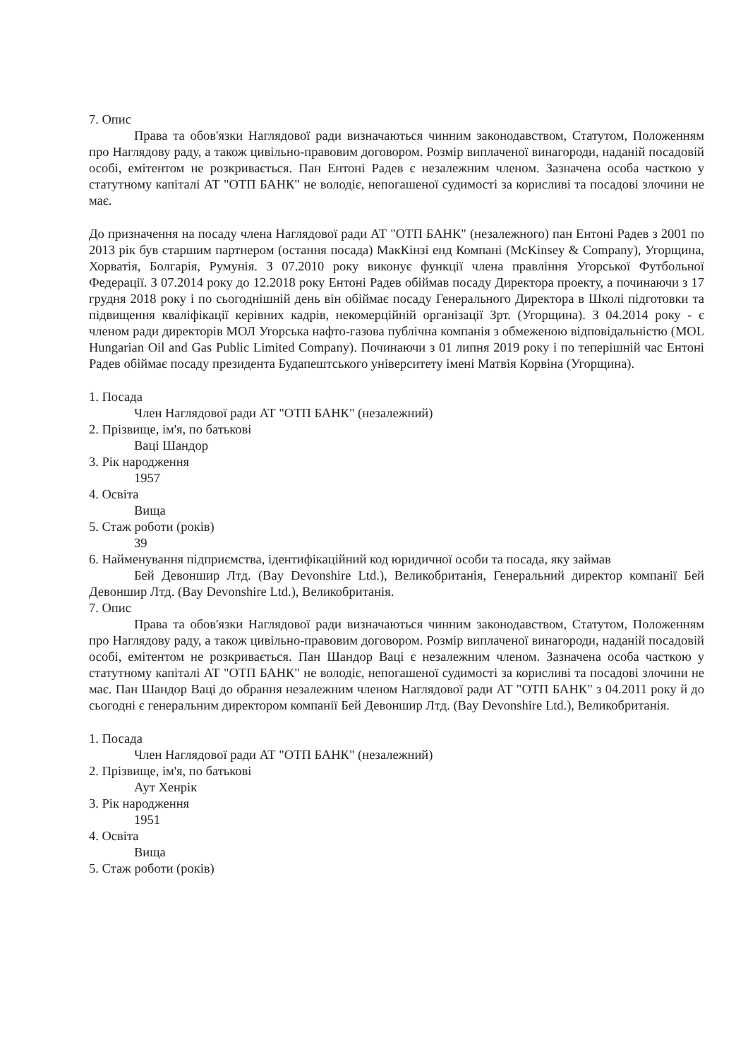7. Опис
Права та обов'язки Наглядової ради визначаються чинним законодавством, Статутом, Положенням про Наглядову раду, а також цивільно-правовим договором. Розмір виплаченої винагороди, наданій посадовій особі, емітентом не розкривається. Пан Ентоні Радев є незалежним членом. Зазначена особа часткою у статутному капіталі АТ "ОТП БАНК" не володіє, непогашеної судимості за корисливі та посадові злочини не має.
До призначення на посаду члена Наглядової ради АТ "ОТП БАНК" (незалежного) пан Ентоні Радев з 2001 по 2013 рік був старшим партнером (остання посада) МакКінзі енд Компані (McKinsey & Company), Угорщина, Хорватія, Болгарія, Румунія. З 07.2010 року виконує функції члена правління Угорської Футбольної Федерації. З 07.2014 року до 12.2018 року Ентоні Радев обіймав посаду Директора проекту, а починаючи з 17 грудня 2018 року і по сьогоднішній день він обіймає посаду Генерального Директора в Школі підготовки та підвищення кваліфікації керівних кадрів, некомерційній організації Зрт. (Угорщина). З 04.2014 року - є членом ради директорів МОЛ Угорська нафто-газова публічна компанія з обмеженою відповідальністю (MOL Hungarian Oil and Gas Public Limited Company). Починаючи з 01 липня 2019 року і по теперішній час Ентоні Радев обіймає посаду президента Будапештського університету імені Матвія Корвіна (Угорщина).
1. Посада
Член Наглядової ради АТ "ОТП БАНК" (незалежний)
2. Прізвище, ім'я, по батькові
Ваці Шандор
3. Рік народження
1957
4. Освіта
Вища
5. Стаж роботи (років)
39
6. Найменування підприємства, ідентифікаційний код юридичної особи та посада, яку займав
Бей Девоншир Лтд. (Bay Devonshire Ltd.), Великобританія, Генеральний директор компанії Бей Девоншир Лтд. (Bay Devonshire Ltd.), Великобританія.
7. Опис
Права та обов'язки Наглядової ради визначаються чинним законодавством, Статутом, Положенням про Наглядову раду, а також цивільно-правовим договором. Розмір виплаченої винагороди, наданій посадовій особі, емітентом не розкривається. Пан Шандор Ваці є незалежним членом. Зазначена особа часткою у статутному капіталі АТ "ОТП БАНК" не володіє, непогашеної судимості за корисливі та посадові злочини не має. Пан Шандор Ваці до обрання незалежним членом Наглядової ради АТ "ОТП БАНК" з 04.2011 року й до сьогодні є генеральним директором компанії Бей Девоншир Лтд. (Bay Devonshire Ltd.), Великобританія.
1. Посада
Член Наглядової ради АТ "ОТП БАНК" (незалежний)
2. Прізвище, ім'я, по батькові
Аут Хенрік
3. Рік народження
1951
4. Освіта
Вища
5. Стаж роботи (років)